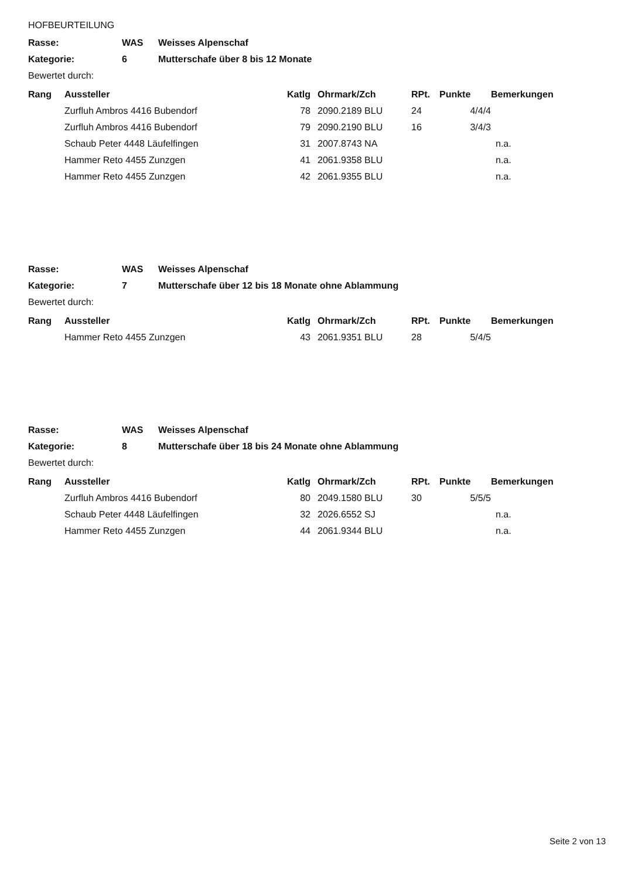HOFBEURTEILUNG
| Rasse: | WAS | Weisses Alpenschaf |
| Kategorie: | 6 | Mutterschafe über 8 bis 12 Monate |
| Bewertet durch: | | |
| Rang | Aussteller | Katlg | Ohrmark/Zch | RPt. | Punkte | Bemerkungen |
| --- | --- | --- | --- | --- | --- | --- |
| | Zurfluh Ambros 4416 Bubendorf | 78 | 2090.2189 BLU | 24 | 4/4/4 | |
| | Zurfluh Ambros 4416 Bubendorf | 79 | 2090.2190 BLU | 16 | 3/4/3 | |
| | Schaub Peter 4448 Läufelfingen | 31 | 2007.8743 NA | | | n.a. |
| | Hammer Reto 4455 Zunzgen | 41 | 2061.9358 BLU | | | n.a. |
| | Hammer Reto 4455 Zunzgen | 42 | 2061.9355 BLU | | | n.a. |
| Rasse: | WAS | Weisses Alpenschaf |
| Kategorie: | 7 | Mutterschafe über 12 bis 18 Monate ohne Ablammung |
| Bewertet durch: | | |
| Rang | Aussteller | Katlg | Ohrmark/Zch | RPt. | Punkte | Bemerkungen |
| --- | --- | --- | --- | --- | --- | --- |
| | Hammer Reto 4455 Zunzgen | 43 | 2061.9351 BLU | 28 | 5/4/5 | |
| Rasse: | WAS | Weisses Alpenschaf |
| Kategorie: | 8 | Mutterschafe über 18 bis 24 Monate ohne Ablammung |
| Bewertet durch: | | |
| Rang | Aussteller | Katlg | Ohrmark/Zch | RPt. | Punkte | Bemerkungen |
| --- | --- | --- | --- | --- | --- | --- |
| | Zurfluh Ambros 4416 Bubendorf | 80 | 2049.1580 BLU | 30 | 5/5/5 | |
| | Schaub Peter 4448 Läufelfingen | 32 | 2026.6552 SJ | | | n.a. |
| | Hammer Reto 4455 Zunzgen | 44 | 2061.9344 BLU | | | n.a. |
Seite 2 von 13